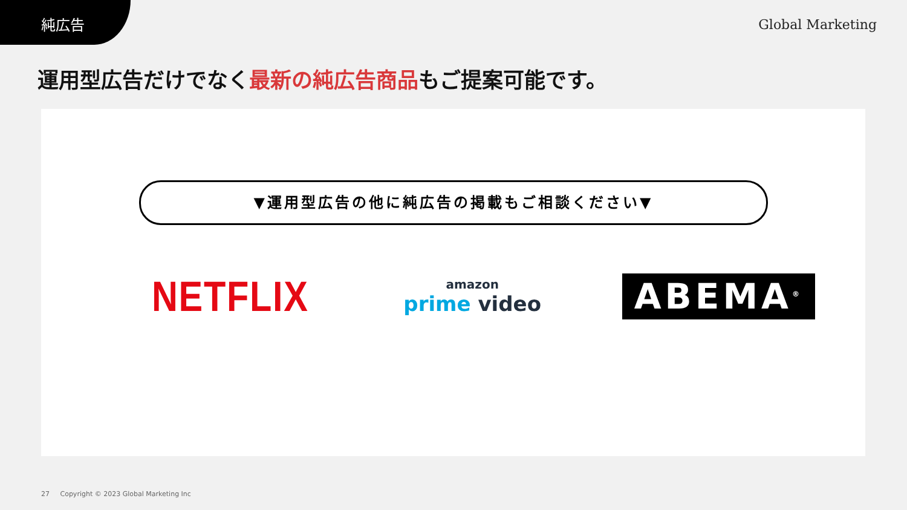純広告
Global Marketing
運用型広告だけでなく最新の純広告商品もご提案可能です。
▼運用型広告の他に純広告の掲載もご相談ください▼
NETFLIX
amazon
prime video
ABEMA<sup>®</sup>
27 Copyright © 2023 Global Marketing Inc